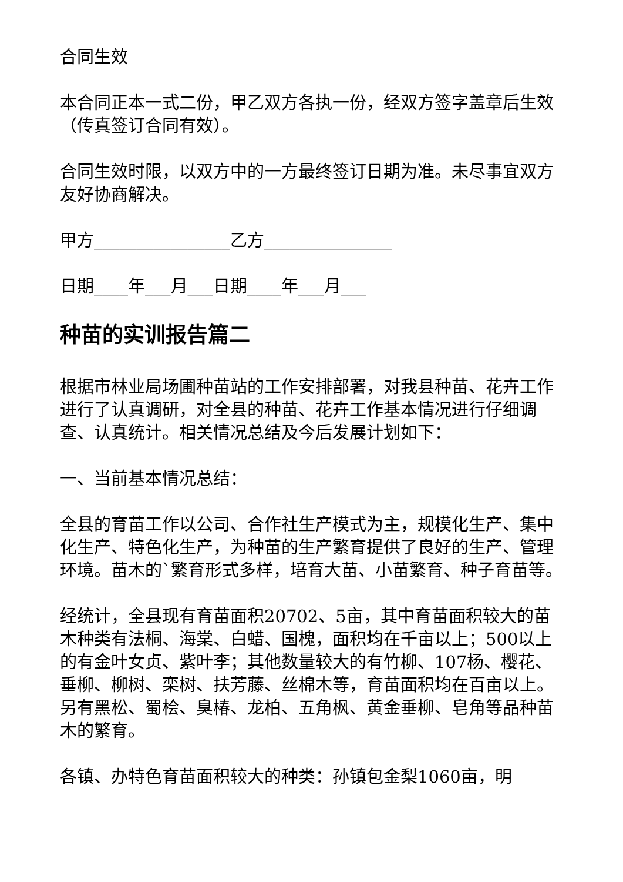合同生效
本合同正本一式二份，甲乙双方各执一份，经双方签字盖章后生效（传真签订合同有效）。
合同生效时限，以双方中的一方最终签订日期为准。未尽事宜双方友好协商解决。
甲方________________乙方_______________
日期____年___月___日期____年___月___
种苗的实训报告篇二
根据市林业局场圃种苗站的工作安排部署，对我县种苗、花卉工作进行了认真调研，对全县的种苗、花卉工作基本情况进行仔细调查、认真统计。相关情况总结及今后发展计划如下：
一、当前基本情况总结：
全县的育苗工作以公司、合作社生产模式为主，规模化生产、集中化生产、特色化生产，为种苗的生产繁育提供了良好的生产、管理环境。苗木的`繁育形式多样，培育大苗、小苗繁育、种子育苗等。
经统计，全县现有育苗面积20702、5亩，其中育苗面积较大的苗木种类有法桐、海棠、白蜡、国槐，面积均在千亩以上；500以上的有金叶女贞、紫叶李；其他数量较大的有竹柳、107杨、樱花、垂柳、柳树、栾树、扶芳藤、丝棉木等，育苗面积均在百亩以上。另有黑松、蜀桧、臭椿、龙柏、五角枫、黄金垂柳、皂角等品种苗木的繁育。
各镇、办特色育苗面积较大的种类：孙镇包金梨1060亩，明